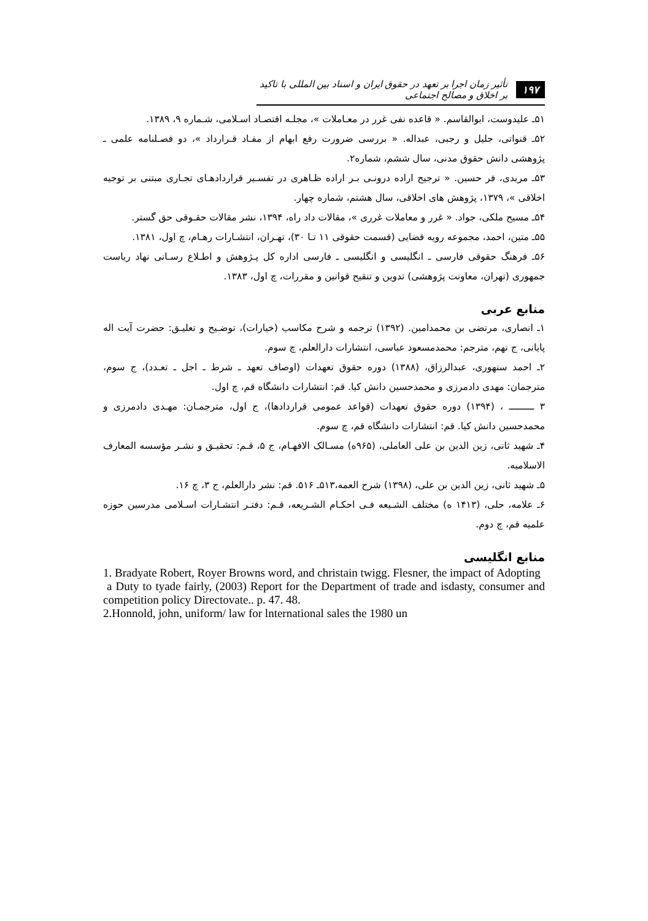۱۹۷ تأثیر زمان اجرا بر تعهد در حقوق ایران و اسناد بین المللی با تاکید بر اخلاق و مصالح اجتماعی
۵۱ـ علیدوست، ابوالقاسم. « قاعده نفی غرر در معـاملات »، مجلـه اقتصـاد اسـلامی، شـماره ۹، ۱۳۸۹.
۵۲ـ قنواتی، جلیل و رجبی، عبداله. « بررسی ضرورت رفع ابهام از مفـاد قـرارداد »، دو فصـلنامه علمی ـ پژوهشی دانش حقوق مدنی، سال ششم، شماره۲.
۵۳ـ مریدی، فر حسین. « ترجیح اراده درونـی بـر اراده ظـاهری در تفسـیر قراردادهـای تجـاری مبتنی بر توجیه اخلاقی »، ۱۳۷۹، پژوهش های اخلاقی، سال هشتم، شماره چهار.
۵۴ـ مسیح ملکی، جواد. « غرر و معاملات غرری »، مقالات داد راه، ۱۳۹۴، نشر مقالات حقـوقی حق گستر.
۵۵ـ متین، احمد، مجموعه رویه قضایی (قسمت حقوقی ۱۱ تـا ۳۰)، تهـران، انتشـارات رهـام، چ اول، ۱۳۸۱.
۵۶ـ فرهنگ حقوقی فارسی ـ انگلیسی و انگلیسی ـ فارسی اداره کل پـژوهش و اطـلاع رسـانی نهاد ریاست جمهوری (تهران، معاونت پژوهشی) تدوین و تنقیح قوانین و مقررات، چ اول، ۱۳۸۳.
منابع عربی
۱ـ انصاری، مرتضی بن محمدامین. (۱۳۹۲) ترجمه و شرح مکاسب (خیارات)، توضـیح و تعلیـق: حضرت آیت اله پایانی، ج نهم، مترجم: محمدمسعود عباسی، انتشارات دارالعلم، چ سوم.
۲ـ احمد سنهوری، عبدالرزاق، (۱۳۸۸) دوره حقوق تعهدات (اوصاف تعهد ـ شرط ـ اجل ـ تعـدد)، ج سوم، مترجمان: مهدی دادمرزی و محمدحسین دانش کیا. قم: انتشارات دانشگاه قم، چ اول.
۳ ـــــــــ ، (۱۳۹۴) دوره حقوق تعهدات (قواعد عمومی قراردادها)، ج اول، مترجمـان: مهـدی دادمرزی و محمدحسین دانش کیا. قم: انتشارات دانشگاه قم، چ سوم.
۴ـ شهید ثانی، زین الدین بن علی العاملی، (۹۶۵ه) مسـالک الافهـام، ج ۵، قـم: تحقیـق و نشـر مؤسسه المعارف الاسلامیه.
۵ـ شهید ثانی، زین الدین بن علی، (۱۳۹۸) شرح العمه،۵۱۳ـ ۵۱۶. قم: نشر دارالعلم، ج ۳، چ ۱۶.
۶ـ علامه، حلی، (۱۴۱۳ ه) مختلف الشـیعه فـی احکـام الشـریعه، قـم: دفتـر انتشـارات اسـلامی مدرسین حوزه علمیه قم، چ دوم.
منابع انگلیسی
1. Bradyate Robert, Royer Browns word, and christain twigg. Flesner, the impact of Adopting
a Duty to tyade fairly, (2003) Report for the Department of trade and isdasty, consumer and competition policy Directovate.. p. 47. 48.
2.Honnold, john, uniform/ law for lnternational sales the 1980 un